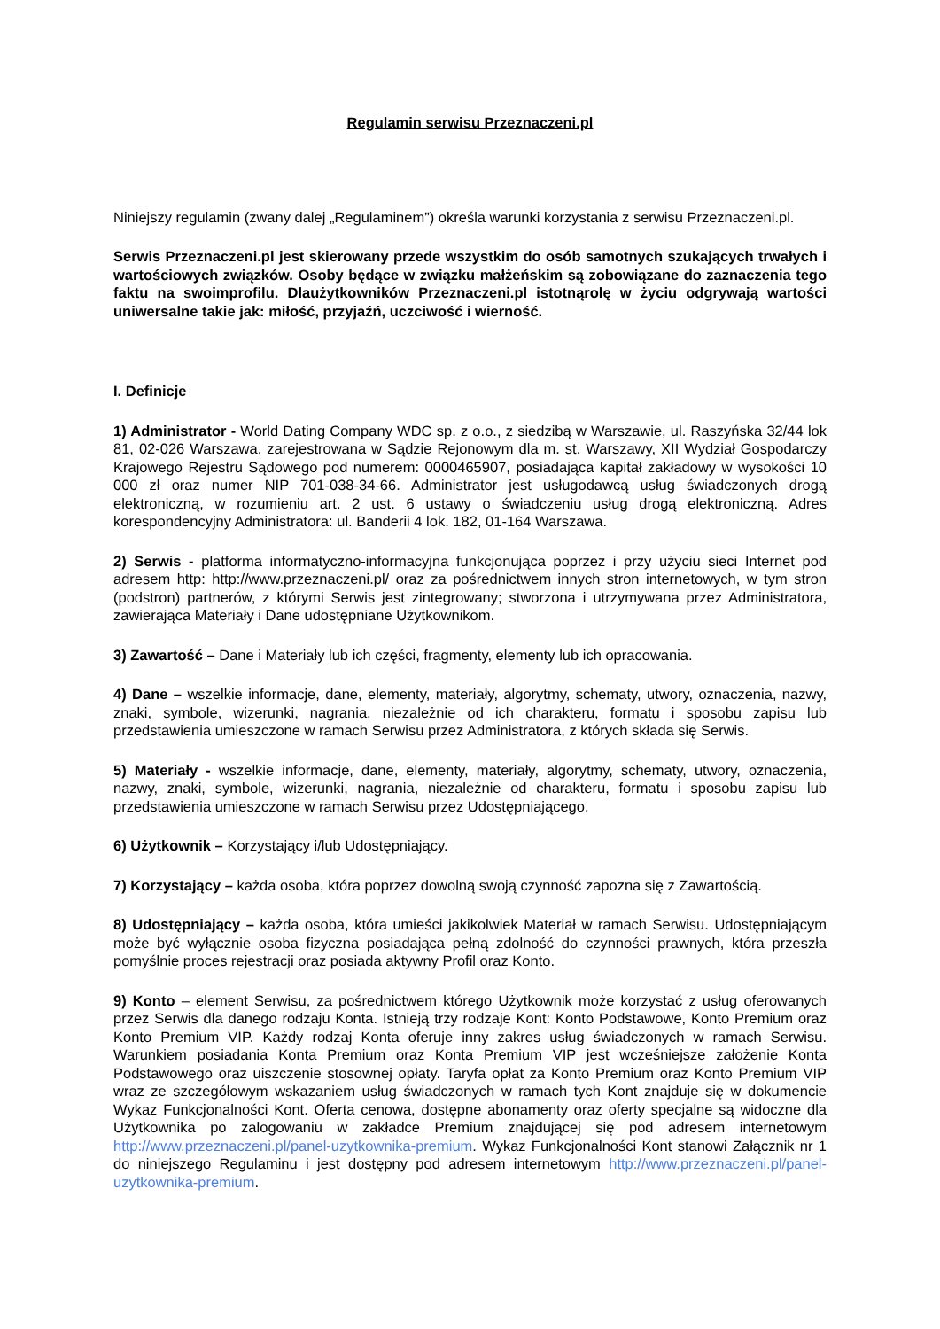Regulamin serwisu Przeznaczeni.pl
Niniejszy regulamin (zwany dalej „Regulaminem”) określa warunki korzystania z serwisu Przeznaczeni.pl.
Serwis Przeznaczeni.pl jest skierowany przede wszystkim do osób samotnych szukających trwałych i wartościowych związków. Osoby będące w związku małżeńskim są zobowiązane do zaznaczenia tego faktu na swoimprofilu. Dlaużytkowników Przeznaczeni.pl istotnąrolę w życiu odgrywają wartości uniwersalne takie jak: miłość, przyjaźń, uczciwość i wierność.
I. Definicje
1) Administrator - World Dating Company WDC sp. z o.o., z siedzibą w Warszawie, ul. Raszyńska 32/44 lok 81, 02-026 Warszawa, zarejestrowana w Sądzie Rejonowym dla m. st. Warszawy, XII Wydział Gospodarczy Krajowego Rejestru Sądowego pod numerem: 0000465907, posiadająca kapitał zakładowy w wysokości 10 000 zł oraz numer NIP 701-038-34-66. Administrator jest usługodawcą usług świadczonych drogą elektroniczną, w rozumieniu art. 2 ust. 6 ustawy o świadczeniu usług drogą elektroniczną. Adres korespondencyjny Administratora: ul. Banderii 4 lok. 182, 01-164 Warszawa.
2) Serwis - platforma informatyczno-informacyjna funkcjonująca poprzez i przy użyciu sieci Internet pod adresem http: http://www.przeznaczeni.pl/ oraz za pośrednictwem innych stron internetowych, w tym stron (podstron) partnerów, z którymi Serwis jest zintegrowany; stworzona i utrzymywana przez Administratora, zawierająca Materiały i Dane udostępniane Użytkownikom.
3) Zawartość – Dane i Materiały lub ich części, fragmenty, elementy lub ich opracowania.
4) Dane – wszelkie informacje, dane, elementy, materiały, algorytmy, schematy, utwory, oznaczenia, nazwy, znaki, symbole, wizerunki, nagrania, niezależnie od ich charakteru, formatu i sposobu zapisu lub przedstawienia umieszczone w ramach Serwisu przez Administratora, z których składa się Serwis.
5) Materiały - wszelkie informacje, dane, elementy, materiały, algorytmy, schematy, utwory, oznaczenia, nazwy, znaki, symbole, wizerunki, nagrania, niezależnie od charakteru, formatu i sposobu zapisu lub przedstawienia umieszczone w ramach Serwisu przez Udostępniającego.
6) Użytkownik – Korzystający i/lub Udostępniający.
7) Korzystający – każda osoba, która poprzez dowolną swoją czynność zapozna się z Zawartością.
8) Udostępniający – każda osoba, która umieści jakikolwiek Materiał w ramach Serwisu. Udostępniającym może być wyłącznie osoba fizyczna posiadająca pełną zdolność do czynności prawnych, która przeszła pomyślnie proces rejestracji oraz posiada aktywny Profil oraz Konto.
9) Konto – element Serwisu, za pośrednictwem którego Użytkownik może korzystać z usług oferowanych przez Serwis dla danego rodzaju Konta. Istnieją trzy rodzaje Kont: Konto Podstawowe, Konto Premium oraz Konto Premium VIP. Każdy rodzaj Konta oferuje inny zakres usług świadczonych w ramach Serwisu. Warunkiem posiadania Konta Premium oraz Konta Premium VIP jest wcześniejsze założenie Konta Podstawowego oraz uiszczenie stosownej opłaty. Taryfa opłat za Konto Premium oraz Konto Premium VIP wraz ze szczegółowym wskazaniem usług świadczonych w ramach tych Kont znajduje się w dokumencie Wykaz Funkcjonalności Kont. Oferta cenowa, dostępne abonamenty oraz oferty specjalne są widoczne dla Użytkownika po zalogowaniu w zakładce Premium znajdującej się pod adresem internetowym http://www.przeznaczeni.pl/panel-uzytkownika-premium. Wykaz Funkcjonalności Kont stanowi Załącznik nr 1 do niniejszego Regulaminu i jest dostępny pod adresem internetowym http://www.przeznaczeni.pl/panel-uzytkownika-premium.